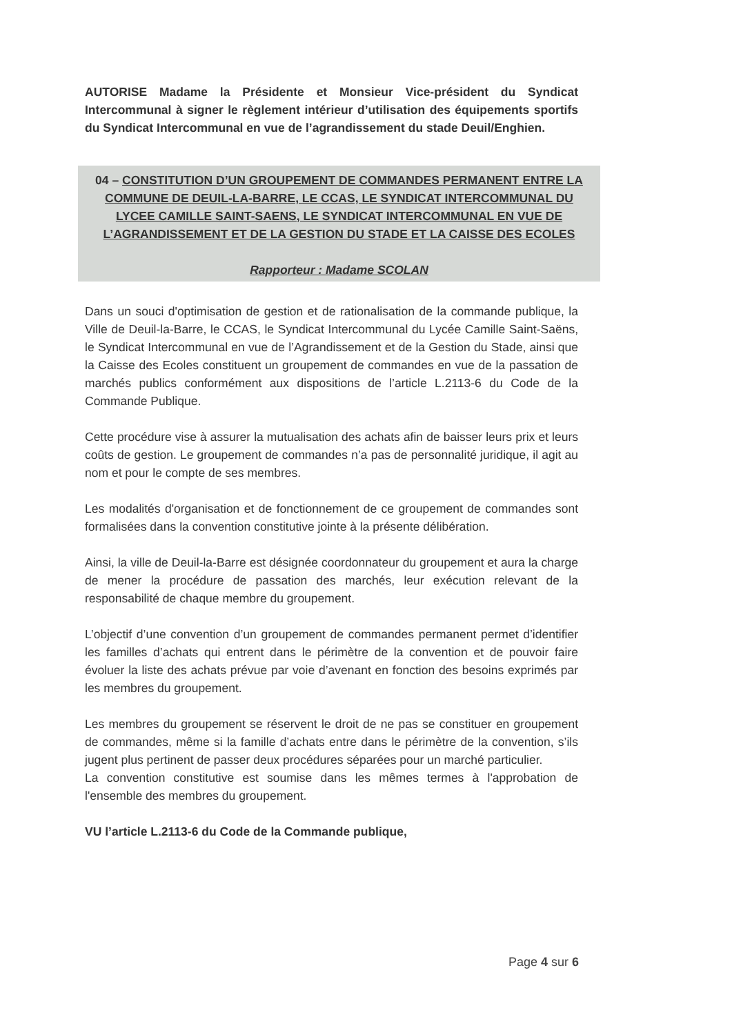AUTORISE Madame la Présidente et Monsieur Vice-président du Syndicat Intercommunal à signer le règlement intérieur d’utilisation des équipements sportifs du Syndicat Intercommunal en vue de l’agrandissement du stade Deuil/Enghien.
04 – CONSTITUTION D’UN GROUPEMENT DE COMMANDES PERMANENT ENTRE LA COMMUNE DE DEUIL-LA-BARRE, LE CCAS, LE SYNDICAT INTERCOMMUNAL DU LYCEE CAMILLE SAINT-SAENS, LE SYNDICAT INTERCOMMUNAL EN VUE DE L’AGRANDISSEMENT ET DE LA GESTION DU STADE ET LA CAISSE DES ECOLES
Rapporteur : Madame SCOLAN
Dans un souci d'optimisation de gestion et de rationalisation de la commande publique, la Ville de Deuil-la-Barre, le CCAS, le Syndicat Intercommunal du Lycée Camille Saint-Saëns, le Syndicat Intercommunal en vue de l’Agrandissement et de la Gestion du Stade, ainsi que la Caisse des Ecoles constituent un groupement de commandes en vue de la passation de marchés publics conformément aux dispositions de l’article L.2113-6 du Code de la Commande Publique.
Cette procédure vise à assurer la mutualisation des achats afin de baisser leurs prix et leurs coûts de gestion. Le groupement de commandes n’a pas de personnalité juridique, il agit au nom et pour le compte de ses membres.
Les modalités d'organisation et de fonctionnement de ce groupement de commandes sont formalisées dans la convention constitutive jointe à la présente délibération.
Ainsi, la ville de Deuil-la-Barre est désignée coordonnateur du groupement et aura la charge de mener la procédure de passation des marchés, leur exécution relevant de la responsabilité de chaque membre du groupement.
L’objectif d’une convention d’un groupement de commandes permanent permet d’identifier les familles d’achats qui entrent dans le périmètre de la convention et de pouvoir faire évoluer la liste des achats prévue par voie d’avenant en fonction des besoins exprimés par les membres du groupement.
Les membres du groupement se réservent le droit de ne pas se constituer en groupement de commandes, même si la famille d’achats entre dans le périmètre de la convention, s’ils jugent plus pertinent de passer deux procédures séparées pour un marché particulier.
La convention constitutive est soumise dans les mêmes termes à l'approbation de l'ensemble des membres du groupement.
VU l’article L.2113-6 du Code de la Commande publique,
Page 4 sur 6